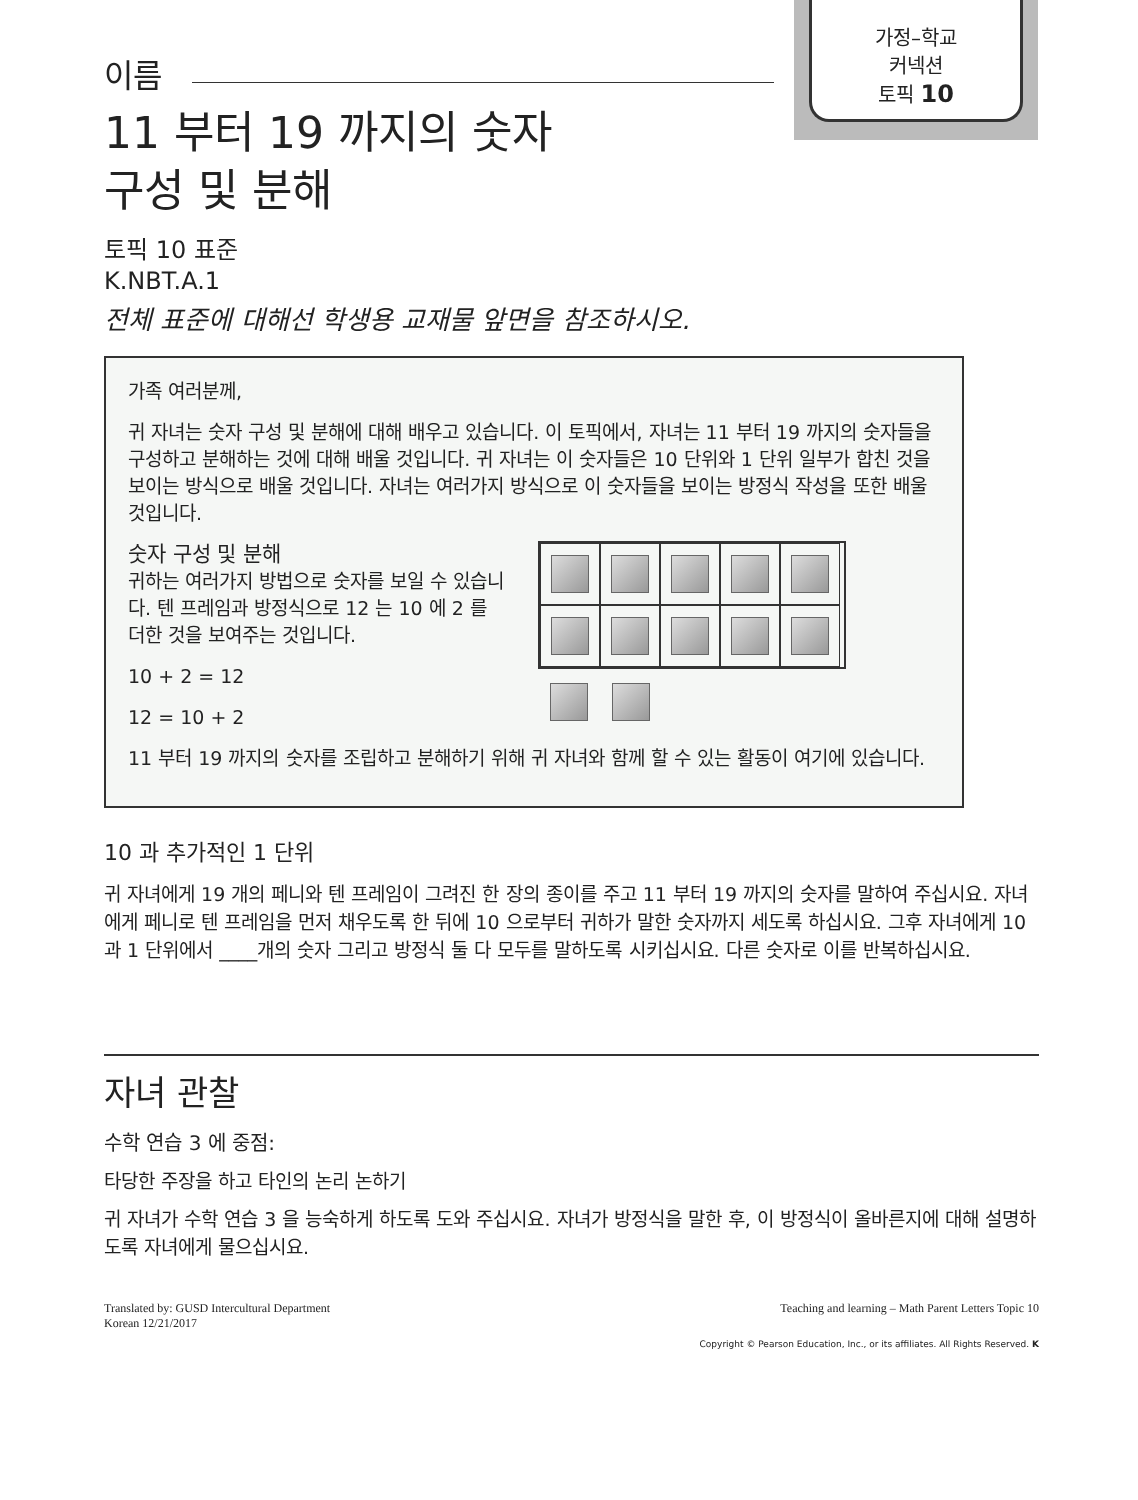가정–학교
커넥션
토픽 10
이름
11 부터 19 까지의 숫자
구성 및 분해
토픽 10 표준
K.NBT.A.1
전체 표준에 대해선 학생용 교재물 앞면을 참조하시오.
가족 여러분께,
귀 자녀는 숫자 구성 및 분해에 대해 배우고 있습니다. 이 토픽에서, 자녀는 11 부터 19 까지의 숫자들을 구성하고 분해하는 것에 대해 배울 것입니다. 귀 자녀는 이 숫자들은 10 단위와 1 단위 일부가 합친 것을 보이는 방식으로 배울 것입니다. 자녀는 여러가지 방식으로 이 숫자들을 보이는 방정식 작성을 또한 배울 것입니다.
숫자 구성 및 분해
귀하는 여러가지 방법으로 숫자를 보일 수 있습니다. 텐 프레임과 방정식으로 12 는 10 에 2 를 더한 것을 보여주는 것입니다.
10 + 2 = 12
12 = 10 + 2
11 부터 19 까지의 숫자를 조립하고 분해하기 위해 귀 자녀와 함께 할 수 있는 활동이 여기에 있습니다.
10 과 추가적인 1 단위
귀 자녀에게 19 개의 페니와 텐 프레임이 그려진 한 장의 종이를 주고 11 부터 19 까지의 숫자를 말하여 주십시요. 자녀에게 페니로 텐 프레임을 먼저 채우도록 한 뒤에 10 으로부터 귀하가 말한 숫자까지 세도록 하십시요. 그후 자녀에게 10 과 1 단위에서 ____개의 숫자 그리고 방정식 둘 다 모두를 말하도록 시키십시요. 다른 숫자로 이를 반복하십시요.
자녀 관찰
수학 연습 3 에 중점:
타당한 주장을 하고 타인의 논리 논하기
귀 자녀가 수학 연습 3 을 능숙하게 하도록 도와 주십시요. 자녀가 방정식을 말한 후, 이 방정식이 올바른지에 대해 설명하도록 자녀에게 물으십시요.
Translated by: GUSD Intercultural Department
Korean 12/21/2017
Teaching and learning – Math Parent Letters Topic 10
Copyright © Pearson Education, Inc., or its affiliates. All Rights Reserved. K